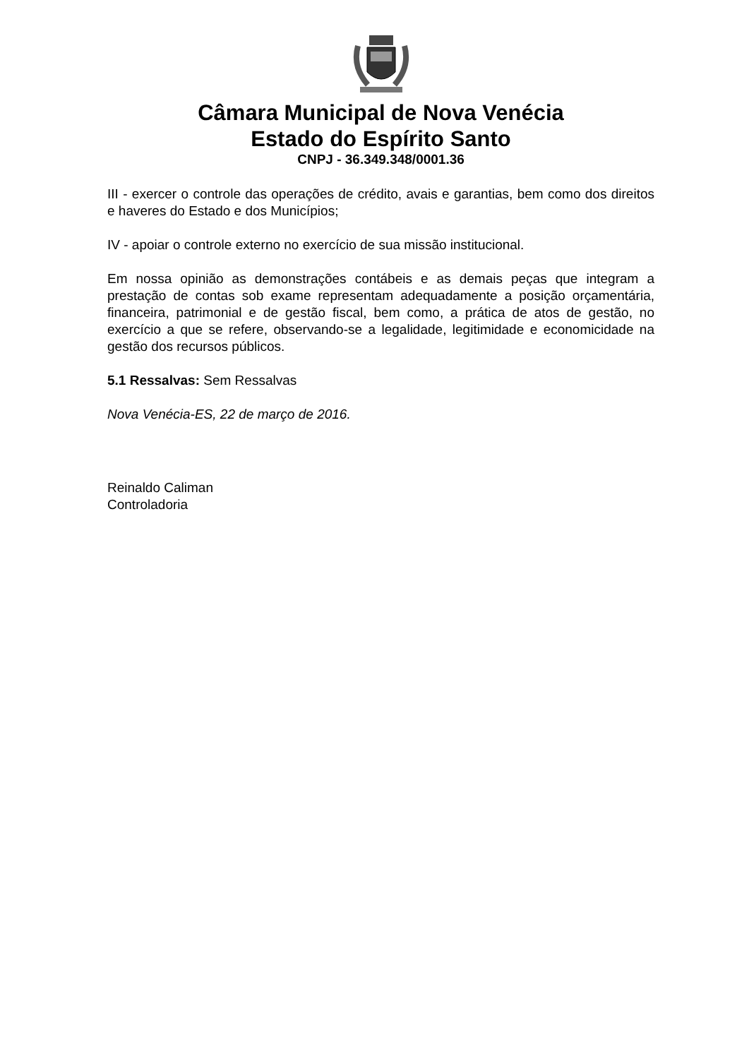Câmara Municipal de Nova Venécia
Estado do Espírito Santo
CNPJ - 36.349.348/0001.36
III - exercer o controle das operações de crédito, avais e garantias, bem como dos direitos e haveres do Estado e dos Municípios;
IV - apoiar o controle externo no exercício de sua missão institucional.
Em nossa opinião as demonstrações contábeis e as demais peças que integram a prestação de contas sob exame representam adequadamente a posição orçamentária, financeira, patrimonial e de gestão fiscal, bem como, a prática de atos de gestão, no exercício a que se refere, observando-se a legalidade, legitimidade e economicidade na gestão dos recursos públicos.
5.1 Ressalvas: Sem Ressalvas
Nova Venécia-ES, 22 de março de 2016.
Reinaldo Caliman
Controladoria